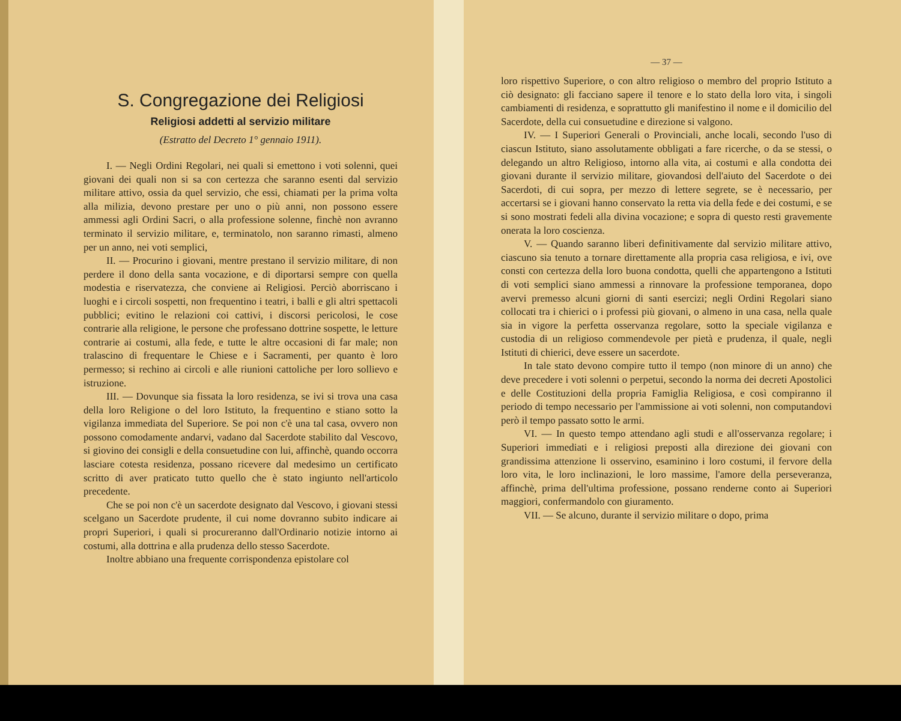S. Congregazione dei Religiosi
Religiosi addetti al servizio militare
(Estratto del Decreto 1° gennaio 1911).
I. — Negli Ordini Regolari, nei quali si emettono i voti solenni, quei giovani dei quali non si sa con certezza che saranno esenti dal servizio militare attivo, ossia da quel servizio, che essi, chiamati per la prima volta alla milizia, devono prestare per uno o più anni, non possono essere ammessi agli Ordini Sacri, o alla professione solenne, finchè non avranno terminato il servizio militare, e, terminatolo, non saranno rimasti, almeno per un anno, nei voti semplici,
II. — Procurino i giovani, mentre prestano il servizio militare, di non perdere il dono della santa vocazione, e di diportarsi sempre con quella modestia e riservatezza, che conviene ai Religiosi. Perciò aborriscano i luoghi e i circoli sospetti, non frequentino i teatri, i balli e gli altri spettacoli pubblici; evitino le relazioni coi cattivi, i discorsi pericolosi, le cose contrarie alla religione, le persone che professano dottrine sospette, le letture contrarie ai costumi, alla fede, e tutte le altre occasioni di far male; non tralascino di frequentare le Chiese e i Sacramenti, per quanto è loro permesso; si rechino ai circoli e alle riunioni cattoliche per loro sollievo e istruzione.
III. — Dovunque sia fissata la loro residenza, se ivi si trova una casa della loro Religione o del loro Istituto, la frequentino e stiano sotto la vigilanza immediata del Superiore. Se poi non c'è una tal casa, ovvero non possono comodamente andarvi, vadano dal Sacerdote stabilito dal Vescovo, si giovino dei consigli e della consuetudine con lui, affinchè, quando occorra lasciare cotesta residenza, possano ricevere dal medesimo un certificato scritto di aver praticato tutto quello che è stato ingiunto nell'articolo precedente.
Che se poi non c'è un sacerdote designato dal Vescovo, i giovani stessi scelgano un Sacerdote prudente, il cui nome dovranno subito indicare ai propri Superiori, i quali si procureranno dall'Ordinario notizie intorno ai costumi, alla dottrina e alla prudenza dello stesso Sacerdote.
Inoltre abbiano una frequente corrispondenza epistolare col
— 37 —
loro rispettivo Superiore, o con altro religioso o membro del proprio Istituto a ciò designato: gli facciano sapere il tenore e lo stato della loro vita, i singoli cambiamenti di residenza, e soprattutto gli manifestino il nome e il domicilio del Sacerdote, della cui consuetudine e direzione si valgono.
IV. — I Superiori Generali o Provinciali, anche locali, secondo l'uso di ciascun Istituto, siano assolutamente obbligati a fare ricerche, o da se stessi, o delegando un altro Religioso, intorno alla vita, ai costumi e alla condotta dei giovani durante il servizio militare, giovandosi dell'aiuto del Sacerdote o dei Sacerdoti, di cui sopra, per mezzo di lettere segrete, se è necessario, per accertarsi se i giovani hanno conservato la retta via della fede e dei costumi, e se si sono mostrati fedeli alla divina vocazione; e sopra di questo resti gravemente onerata la loro coscienza.
V. — Quando saranno liberi definitivamente dal servizio militare attivo, ciascuno sia tenuto a tornare direttamente alla propria casa religiosa, e ivi, ove consti con certezza della loro buona condotta, quelli che appartengono a Istituti di voti semplici siano ammessi a rinnovare la professione temporanea, dopo avervi premesso alcuni giorni di santi esercizi; negli Ordini Regolari siano collocati tra i chierici o i professi più giovani, o almeno in una casa, nella quale sia in vigore la perfetta osservanza regolare, sotto la speciale vigilanza e custodia di un religioso commendevole per pietà e prudenza, il quale, negli Istituti di chierici, deve essere un sacerdote.
In tale stato devono compire tutto il tempo (non minore di un anno) che deve precedere i voti solenni o perpetui, secondo la norma dei decreti Apostolici e delle Costituzioni della propria Famiglia Religiosa, e così compiranno il periodo di tempo necessario per l'ammissione ai voti solenni, non computandovi però il tempo passato sotto le armi.
VI. — In questo tempo attendano agli studi e all'osservanza regolare; i Superiori immediati e i religiosi preposti alla direzione dei giovani con grandissima attenzione li osservino, esaminino i loro costumi, il fervore della loro vita, le loro inclinazioni, le loro massime, l'amore della perseveranza, affinchè, prima dell'ultima professione, possano renderne conto ai Superiori maggiori, confermandolo con giuramento.
VII. — Se alcuno, durante il servizio militare o dopo, prima